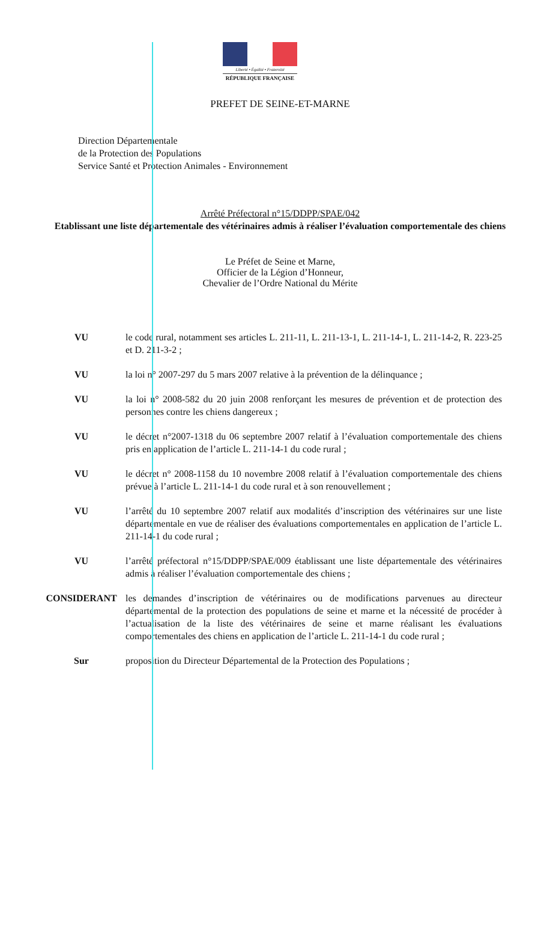Liberté • Égalité • Fraternité
RÉPUBLIQUE FRANÇAISE
PREFET DE SEINE-ET-MARNE
Direction Départementale
de la Protection des Populations
Service Santé et Protection Animales - Environnement
Arrêté Préfectoral n°15/DDPP/SPAE/042
Etablissant une liste départementale des vétérinaires admis à réaliser l’évaluation comportementale des chiens
Le Préfet de Seine et Marne,
Officier de la Légion d’Honneur,
Chevalier de l’Ordre National du Mérite
VU le code rural, notamment ses articles L. 211-11, L. 211-13-1, L. 211-14-1, L. 211-14-2, R. 223-25 et D. 211-3-2 ;
VU la loi n° 2007-297 du 5 mars 2007 relative à la prévention de la délinquance ;
VU la loi n° 2008-582 du 20 juin 2008 renforçant les mesures de prévention et de protection des personnes contre les chiens dangereux ;
VU le décret n°2007-1318 du 06 septembre 2007 relatif à l’évaluation comportementale des chiens pris en application de l’article L. 211-14-1 du code rural ;
VU le décret n° 2008-1158 du 10 novembre 2008 relatif à l’évaluation comportementale des chiens prévue à l’article L. 211-14-1 du code rural et à son renouvellement ;
VU l’arrêté du 10 septembre 2007 relatif aux modalités d’inscription des vétérinaires sur une liste départementale en vue de réaliser des évaluations comportementales en application de l’article L. 211-14-1 du code rural ;
VU l’arrêté préfectoral n°15/DDPP/SPAE/009 établissant une liste départementale des vétérinaires admis à réaliser l’évaluation comportementale des chiens ;
CONSIDERANT les demandes d’inscription de vétérinaires ou de modifications parvenues au directeur départemental de la protection des populations de seine et marne et la nécessité de procéder à l’actualisation de la liste des vétérinaires de seine et marne réalisant les évaluations comportementales des chiens en application de l’article L. 211-14-1 du code rural ;
Sur proposition du Directeur Départemental de la Protection des Populations ;